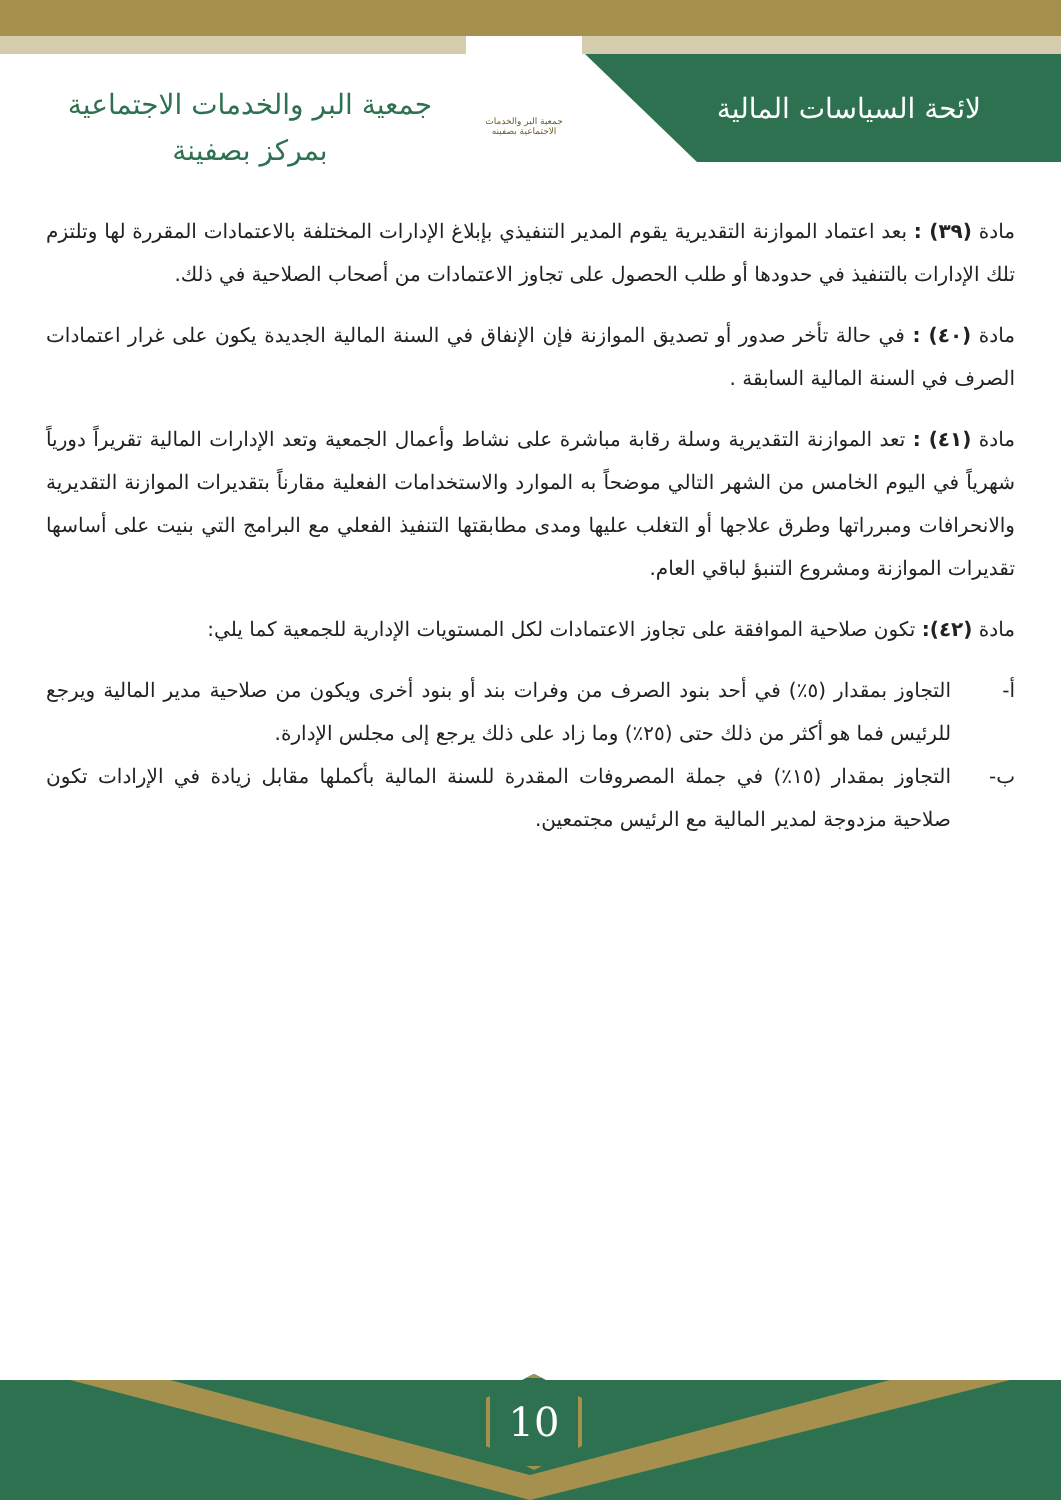لائحة السياسات المالية
جمعية البر والخدمات الاجتماعية بصفينه
جمعية البر والخدمات الاجتماعية
بمركز بصفينة
مادة (٣٩) : بعد اعتماد الموازنة التقديرية يقوم المدير التنفيذي بإبلاغ الإدارات المختلفة بالاعتمادات المقررة لها وتلتزم تلك الإدارات بالتنفيذ في حدودها أو طلب الحصول على تجاوز الاعتمادات من أصحاب الصلاحية في ذلك.
مادة (٤٠) : في حالة تأخر صدور أو تصديق الموازنة فإن الإنفاق في السنة المالية الجديدة يكون على غرار اعتمادات الصرف في السنة المالية السابقة .
مادة (٤١) : تعد الموازنة التقديرية وسلة رقابة مباشرة على نشاط وأعمال الجمعية وتعد الإدارات المالية تقريراً دورياً شهرياً في اليوم الخامس من الشهر التالي موضحاً به الموارد والاستخدامات الفعلية مقارناً بتقديرات الموازنة التقديرية والانحرافات ومبرراتها وطرق علاجها أو التغلب عليها ومدى مطابقتها التنفيذ الفعلي مع البرامج التي بنيت على أساسها تقديرات الموازنة ومشروع التنبؤ لباقي العام.
مادة (٤٢): تكون صلاحية الموافقة على تجاوز الاعتمادات لكل المستويات الإدارية للجمعية كما يلي:
أ- التجاوز بمقدار (٥٪) في أحد بنود الصرف من وفرات بند أو بنود أخرى ويكون من صلاحية مدير المالية ويرجع للرئيس فما هو أكثر من ذلك حتى (٢٥٪) وما زاد على ذلك يرجع إلى مجلس الإدارة.
ب- التجاوز بمقدار (١٥٪) في جملة المصروفات المقدرة للسنة المالية بأكملها مقابل زيادة في الإرادات تكون صلاحية مزدوجة لمدير المالية مع الرئيس مجتمعين.
10